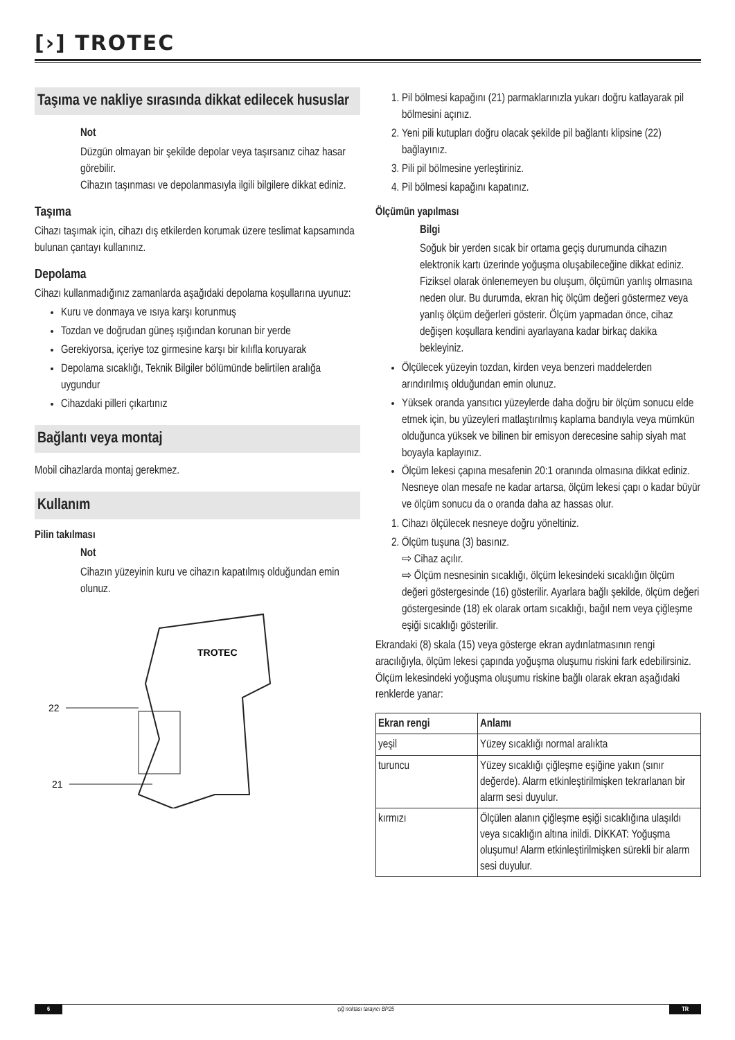[›] TROTEC
Taşıma ve nakliye sırasında dikkat edilecek hususlar
Not
Düzgün olmayan bir şekilde depolar veya taşırsanız cihaz hasar görebilir.
Cihazın taşınması ve depolanmasıyla ilgili bilgilere dikkat ediniz.
Taşıma
Cihazı taşımak için, cihazı dış etkilerden korumak üzere teslimat kapsamında bulunan çantayı kullanınız.
Depolama
Cihazı kullanmadığınız zamanlarda aşağıdaki depolama koşullarına uyunuz:
Kuru ve donmaya ve ısıya karşı korunmuş
Tozdan ve doğrudan güneş ışığından korunan bir yerde
Gerekiyorsa, içeriye toz girmesine karşı bir kılıfla koruyarak
Depolama sıcaklığı, Teknik Bilgiler bölümünde belirtilen aralığa uygundur
Cihazdaki pilleri çıkartınız
Bağlantı veya montaj
Mobil cihazlarda montaj gerekmez.
Kullanım
Pilin takılması
Not
Cihazın yüzeyinin kuru ve cihazın kapatılmış olduğundan emin olunuz.
TROTEC
22
21
1. Pil bölmesi kapağını (21) parmaklarınızla yukarı doğru katlayarak pil bölmesini açınız.
2. Yeni pili kutupları doğru olacak şekilde pil bağlantı klipsine (22) bağlayınız.
3. Pili pil bölmesine yerleştiriniz.
4. Pil bölmesi kapağını kapatınız.
Ölçümün yapılması
Bilgi
Soğuk bir yerden sıcak bir ortama geçiş durumunda cihazın elektronik kartı üzerinde yoğuşma oluşabileceğine dikkat ediniz. Fiziksel olarak önlenemeyen bu oluşum, ölçümün yanlış olmasına neden olur. Bu durumda, ekran hiç ölçüm değeri göstermez veya yanlış ölçüm değerleri gösterir. Ölçüm yapmadan önce, cihaz değişen koşullara kendini ayarlayana kadar birkaç dakika bekleyiniz.
Ölçülecek yüzeyin tozdan, kirden veya benzeri maddelerden arındırılmış olduğundan emin olunuz.
Yüksek oranda yansıtıcı yüzeylerde daha doğru bir ölçüm sonucu elde etmek için, bu yüzeyleri matlaştırılmış kaplama bandıyla veya mümkün olduğunca yüksek ve bilinen bir emisyon derecesine sahip siyah mat boyayla kaplayınız.
Ölçüm lekesi çapına mesafenin 20:1 oranında olmasına dikkat ediniz. Nesneye olan mesafe ne kadar artarsa, ölçüm lekesi çapı o kadar büyür ve ölçüm sonucu da o oranda daha az hassas olur.
1. Cihazı ölçülecek nesneye doğru yöneltiniz.
2. Ölçüm tuşuna (3) basınız.
⇨ Cihaz açılır.
⇨ Ölçüm nesnesinin sıcaklığı, ölçüm lekesindeki sıcaklığın ölçüm değeri göstergesinde (16) gösterilir. Ayarlara bağlı şekilde, ölçüm değeri göstergesinde (18) ek olarak ortam sıcaklığı, bağıl nem veya çiğleşme eşiği sıcaklığı gösterilir.
Ekrandaki (8) skala (15) veya gösterge ekran aydınlatmasının rengi aracılığıyla, ölçüm lekesi çapında yoğuşma oluşumu riskini fark edebilirsiniz. Ölçüm lekesindeki yoğuşma oluşumu riskine bağlı olarak ekran aşağıdaki renklerde yanar:
| Ekran rengi | Anlamı |
| --- | --- |
| yeşil | Yüzey sıcaklığı normal aralıkta |
| turuncu | Yüzey sıcaklığı çiğleşme eşiğine yakın (sınır değerde). Alarm etkinleştirilmişken tekrarlanan bir alarm sesi duyulur. |
| kırmızı | Ölçülen alanın çiğleşme eşiği sıcaklığına ulaşıldı veya sıcaklığın altına inildi. DİKKAT: Yoğuşma oluşumu! Alarm etkinleştirilmişken sürekli bir alarm sesi duyulur. |
6 çiğ noktası tarayıcı BP25 TR